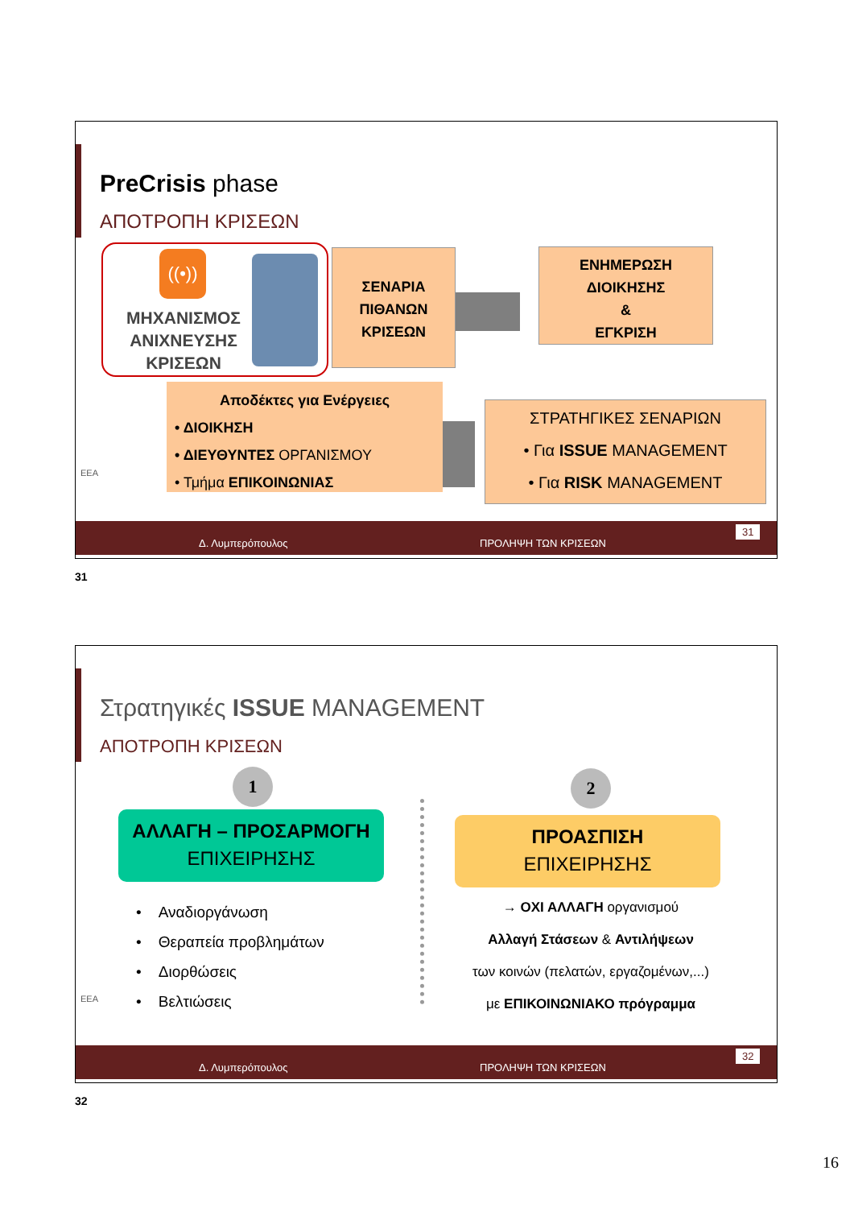PreCrisis phase
ΑΠΟΤΡΟΠΗ ΚΡΙΣΕΩΝ
((•))
ΜΗΧΑΝΙΣΜΟΣ
ΑΝΙΧΝΕΥΣΗΣ
ΚΡΙΣΕΩΝ
ΣΕΝΑΡΙΑ
ΠΙΘΑΝΩΝ
ΚΡΙΣΕΩΝ
ΕΝΗΜΕΡΩΣΗ
ΔΙΟΙΚΗΣΗΣ
&
ΕΓΚΡΙΣΗ
Αποδέκτες για Ενέργειες
• ΔΙΟΙΚΗΣΗ
• ΔΙΕΥΘΥΝΤΕΣ ΟΡΓΑΝΙΣΜΟΥ
• Τμήμα ΕΠΙΚΟΙΝΩΝΙΑΣ
ΣΤΡΑΤΗΓΙΚΕΣ ΣΕΝΑΡΙΩΝ
• Για ISSUE MANAGEMENT
• Για RISK MANAGEMENT
EEA
Δ. Λυμπερόπουλος ΠΡΟΛΗΨΗ ΤΩΝ ΚΡΙΣΕΩΝ
31
31
Στρατηγικές ISSUE MANAGEMENT
ΑΠΟΤΡΟΠΗ ΚΡΙΣΕΩΝ
1
ΑΛΛΑΓΗ – ΠΡΟΣΑΡΜΟΓΗ
ΕΠΙΧΕΙΡΗΣΗΣ
• Αναδιοργάνωση
• Θεραπεία προβλημάτων
• Διορθώσεις
• Βελτιώσεις
2
ΠΡΟΑΣΠΙΣΗ
ΕΠΙΧΕΙΡΗΣΗΣ
→ ΟΧΙ ΑΛΛΑΓΗ οργανισμού
Αλλαγή Στάσεων & Αντιλήψεων
των κοινών (πελατών, εργαζομένων,...)
με ΕΠΙΚΟΙΝΩΝΙΑΚΟ πρόγραμμα
EEA
Δ. Λυμπερόπουλος ΠΡΟΛΗΨΗ ΤΩΝ ΚΡΙΣΕΩΝ
32
32
16